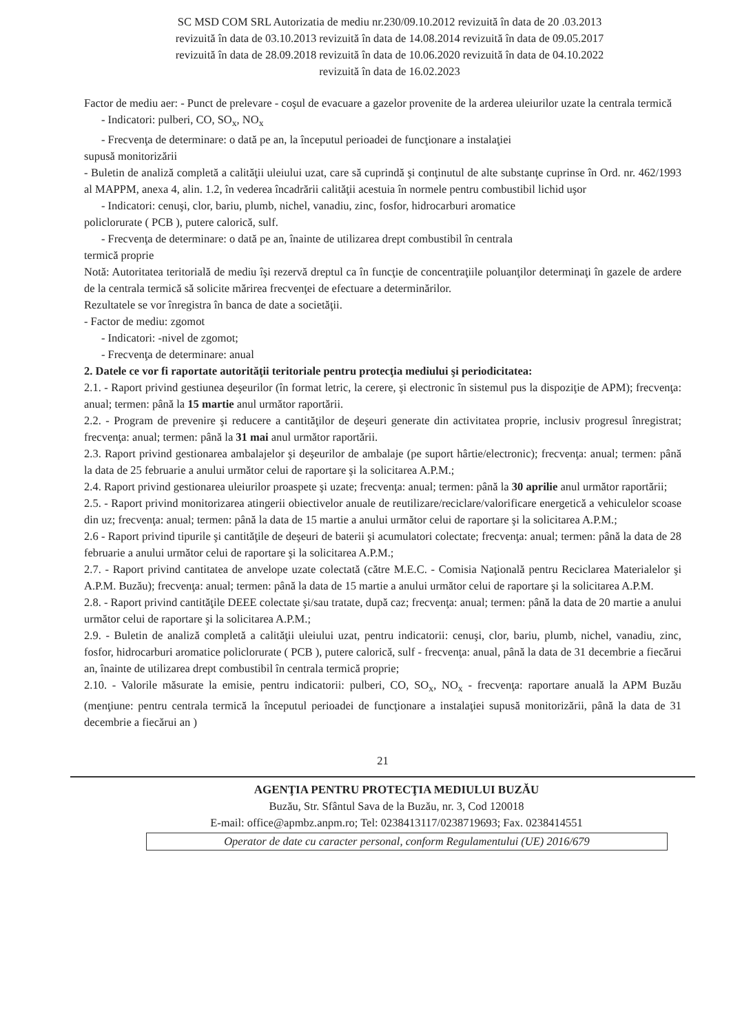SC MSD COM SRL Autorizatia de mediu nr.230/09.10.2012 revizuită în data de 20 .03.2013
revizuită în data de 03.10.2013 revizuită în data de 14.08.2014 revizuită în data de 09.05.2017
revizuită în data de 28.09.2018 revizuită în data de 10.06.2020 revizuită în data de 04.10.2022
revizuită în data de 16.02.2023
Factor de mediu aer: - Punct de prelevare - coşul de evacuare a gazelor provenite de la arderea uleiurilor uzate la centrala termică
- Indicatori: pulberi, CO, SO<sub>x</sub>, NO<sub>x</sub>
- Frecvenţa de determinare: o dată pe an, la începutul perioadei de funcţionare a instalaţiei
supusă monitorizării
- Buletin de analiză completă a calităţii uleiului uzat, care să cuprindă şi conţinutul de alte substanţe cuprinse în Ord. nr. 462/1993 al MAPPM, anexa 4, alin. 1.2, în vederea încadrării calităţii acestuia în normele pentru combustibil lichid uşor
- Indicatori: cenuşi, clor, bariu, plumb, nichel, vanadiu, zinc, fosfor, hidrocarburi aromatice
policlorurate ( PCB ), putere calorică, sulf.
- Frecvenţa de determinare: o dată pe an, înainte de utilizarea drept combustibil în centrala
termică proprie
Notă: Autoritatea teritorială de mediu îşi rezervă dreptul ca în funcţie de concentraţiile poluanţilor determinaţi în gazele de ardere de la centrala termică să solicite mărirea frecvenţei de efectuare a determinărilor.
Rezultatele se vor înregistra în banca de date a societăţii.
- Factor de mediu: zgomot
- Indicatori: -nivel de zgomot;
- Frecvenţa de determinare: anual
2. Datele ce vor fi raportate autorităţii teritoriale pentru protecţia mediului şi periodicitatea:
2.1. - Raport privind gestiunea deşeurilor (în format letric, la cerere, şi electronic în sistemul pus la dispoziţie de APM); frecvenţa: anual; termen: până la 15 martie anul următor raportării.
2.2. - Program de prevenire şi reducere a cantităţilor de deşeuri generate din activitatea proprie, inclusiv progresul înregistrat; frecvenţa: anual; termen: până la 31 mai anul următor raportării.
2.3. Raport privind gestionarea ambalajelor şi deşeurilor de ambalaje (pe suport hârtie/electronic); frecvenţa: anual; termen: până la data de 25 februarie a anului următor celui de raportare şi la solicitarea A.P.M.;
2.4. Raport privind gestionarea uleiurilor proaspete şi uzate; frecvenţa: anual; termen: până la 30 aprilie anul următor raportării;
2.5. - Raport privind monitorizarea atingerii obiectivelor anuale de reutilizare/reciclare/valorificare energetică a vehiculelor scoase din uz; frecvenţa: anual; termen: până la data de 15 martie a anului următor celui de raportare şi la solicitarea A.P.M.;
2.6 - Raport privind tipurile şi cantităţile de deşeuri de baterii şi acumulatori colectate; frecvenţa: anual; termen: până la data de 28 februarie a anului următor celui de raportare şi la solicitarea A.P.M.;
2.7. - Raport privind cantitatea de anvelope uzate colectată (către M.E.C. - Comisia Naţională pentru Reciclarea Materialelor şi A.P.M. Buzău); frecvenţa: anual; termen: până la data de 15 martie a anului următor celui de raportare şi la solicitarea A.P.M.
2.8. - Raport privind cantităţile DEEE colectate şi/sau tratate, după caz; frecvenţa: anual; termen: până la data de 20 martie a anului următor celui de raportare şi la solicitarea A.P.M.;
2.9. - Buletin de analiză completă a calităţii uleiului uzat, pentru indicatorii: cenuşi, clor, bariu, plumb, nichel, vanadiu, zinc, fosfor, hidrocarburi aromatice policlorurate ( PCB ), putere calorică, sulf - frecvenţa: anual, până la data de 31 decembrie a fiecărui an, înainte de utilizarea drept combustibil în centrala termică proprie;
2.10. - Valorile măsurate la emisie, pentru indicatorii: pulberi, CO, SO<sub>x</sub>, NO<sub>x</sub> - frecvenţa: raportare anuală la APM Buzău (menţiune: pentru centrala termică la începutul perioadei de funcţionare a instalaţiei supusă monitorizării, până la data de 31 decembrie a fiecărui an )
21
AGENŢIA PENTRU PROTECŢIA MEDIULUI BUZĂU
Buzău, Str. Sfântul Sava de la Buzău, nr. 3, Cod 120018
E-mail: office@apmbz.anpm.ro; Tel: 0238413117/0238719693; Fax. 0238414551
Operator de date cu caracter personal, conform Regulamentului (UE) 2016/679